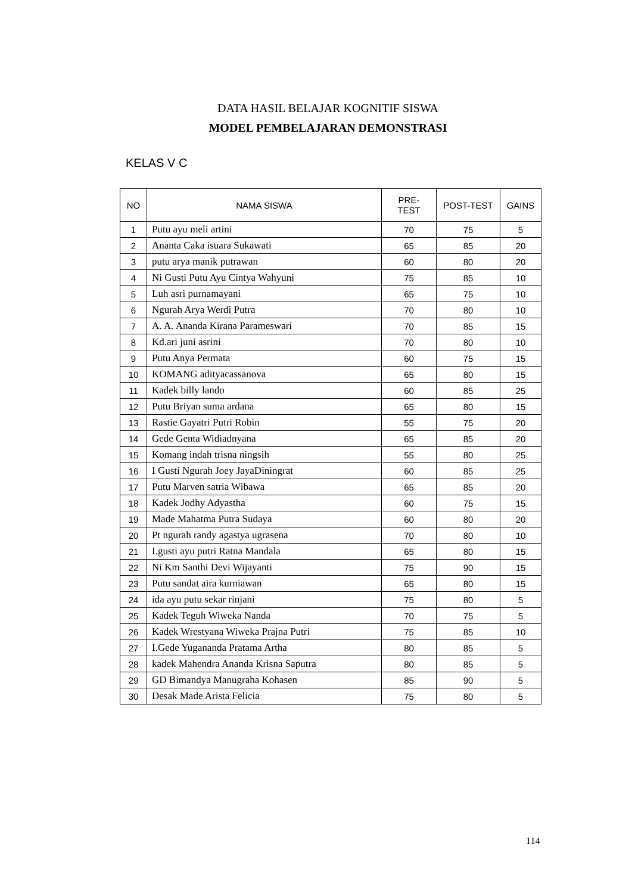DATA HASIL BELAJAR KOGNITIF SISWA
MODEL PEMBELAJARAN DEMONSTRASI
KELAS V C
| NO | NAMA SISWA | PRE- TEST | POST-TEST | GAINS |
| --- | --- | --- | --- | --- |
| 1 | Putu ayu meli artini | 70 | 75 | 5 |
| 2 | Ananta Caka isuara Sukawati | 65 | 85 | 20 |
| 3 | putu arya manik putrawan | 60 | 80 | 20 |
| 4 | Ni Gusti Putu Ayu Cintya Wahyuni | 75 | 85 | 10 |
| 5 | Luh asri purnamayani | 65 | 75 | 10 |
| 6 | Ngurah Arya Werdi Putra | 70 | 80 | 10 |
| 7 | A. A. Ananda Kirana Parameswari | 70 | 85 | 15 |
| 8 | Kd.ari juni asrini | 70 | 80 | 10 |
| 9 | Putu Anya Permata | 60 | 75 | 15 |
| 10 | KOMANG adityacassanova | 65 | 80 | 15 |
| 11 | Kadek billy lando | 60 | 85 | 25 |
| 12 | Putu Briyan suma ardana | 65 | 80 | 15 |
| 13 | Rastie Gayatri Putri Robin | 55 | 75 | 20 |
| 14 | Gede Genta Widiadnyana | 65 | 85 | 20 |
| 15 | Komang indah trisna ningsih | 55 | 80 | 25 |
| 16 | I Gusti Ngurah Joey JayaDiningrat | 60 | 85 | 25 |
| 17 | Putu Marven satria Wibawa | 65 | 85 | 20 |
| 18 | Kadek Jodhy Adyastha | 60 | 75 | 15 |
| 19 | Made Mahatma Putra Sudaya | 60 | 80 | 20 |
| 20 | Pt ngurah randy agastya ugrasena | 70 | 80 | 10 |
| 21 | I.gusti ayu putri Ratna Mandala | 65 | 80 | 15 |
| 22 | Ni Km Santhi Devi Wijayanti | 75 | 90 | 15 |
| 23 | Putu sandat aira kurniawan | 65 | 80 | 15 |
| 24 | ida ayu putu sekar rinjani | 75 | 80 | 5 |
| 25 | Kadek Teguh Wiweka Nanda | 70 | 75 | 5 |
| 26 | Kadek Wrestyana Wiweka Prajna Putri | 75 | 85 | 10 |
| 27 | I.Gede Yugananda Pratama Artha | 80 | 85 | 5 |
| 28 | kadek Mahendra Ananda Krisna Saputra | 80 | 85 | 5 |
| 29 | GD Bimandya Manugraha Kohasen | 85 | 90 | 5 |
| 30 | Desak Made Arista Felicia | 75 | 80 | 5 |
114